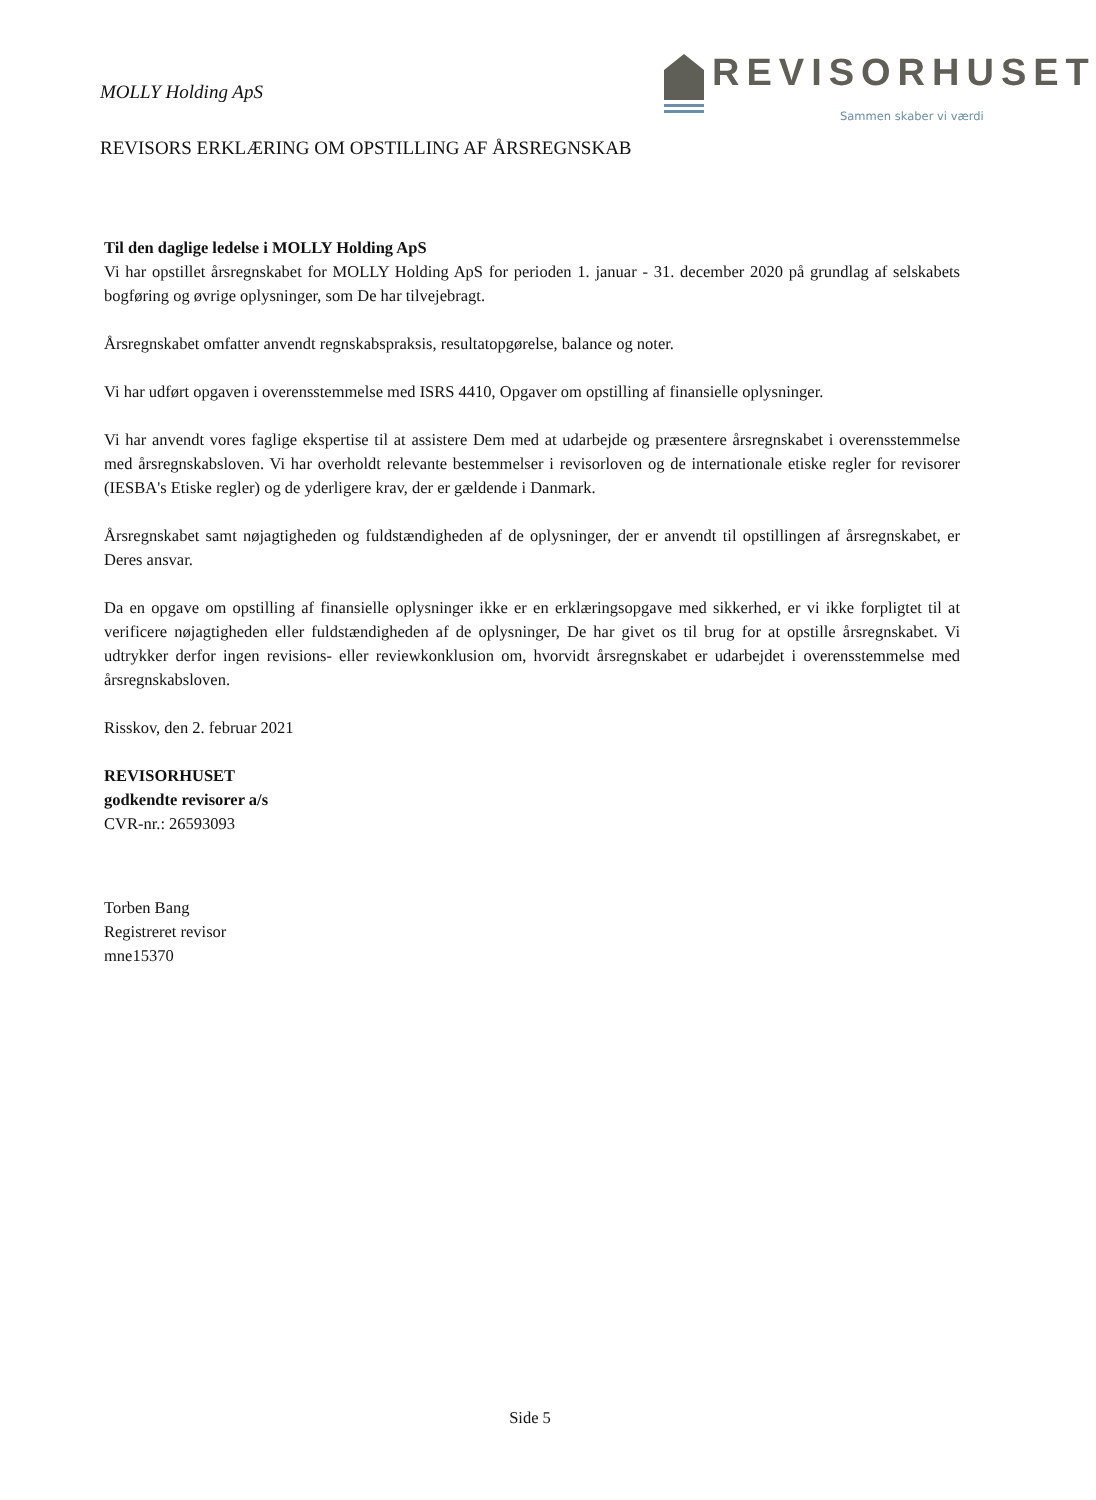MOLLY Holding ApS
REVISORHUSET
Sammen skaber vi værdi
REVISORS ERKLÆRING OM OPSTILLING AF ÅRSREGNSKAB
Til den daglige ledelse i MOLLY Holding ApS
Vi har opstillet årsregnskabet for MOLLY Holding ApS for perioden 1. januar - 31. december 2020 på grundlag af selskabets bogføring og øvrige oplysninger, som De har tilvejebragt.
Årsregnskabet omfatter anvendt regnskabspraksis, resultatopgørelse, balance og noter.
Vi har udført opgaven i overensstemmelse med ISRS 4410, Opgaver om opstilling af finansielle oplysninger.
Vi har anvendt vores faglige ekspertise til at assistere Dem med at udarbejde og præsentere årsregnskabet i overensstemmelse med årsregnskabsloven. Vi har overholdt relevante bestemmelser i revisorloven og de internationale etiske regler for revisorer (IESBA's Etiske regler) og de yderligere krav, der er gældende i Danmark.
Årsregnskabet samt nøjagtigheden og fuldstændigheden af de oplysninger, der er anvendt til opstillingen af årsregnskabet, er Deres ansvar.
Da en opgave om opstilling af finansielle oplysninger ikke er en erklæringsopgave med sikkerhed, er vi ikke forpligtet til at verificere nøjagtigheden eller fuldstændigheden af de oplysninger, De har givet os til brug for at opstille årsregnskabet. Vi udtrykker derfor ingen revisions- eller reviewkonklusion om, hvorvidt årsregnskabet er udarbejdet i overensstemmelse med årsregnskabsloven.
Risskov, den 2. februar 2021
REVISORHUSET
godkendte revisorer a/s
CVR-nr.: 26593093
Torben Bang
Registreret revisor
mne15370
Side 5